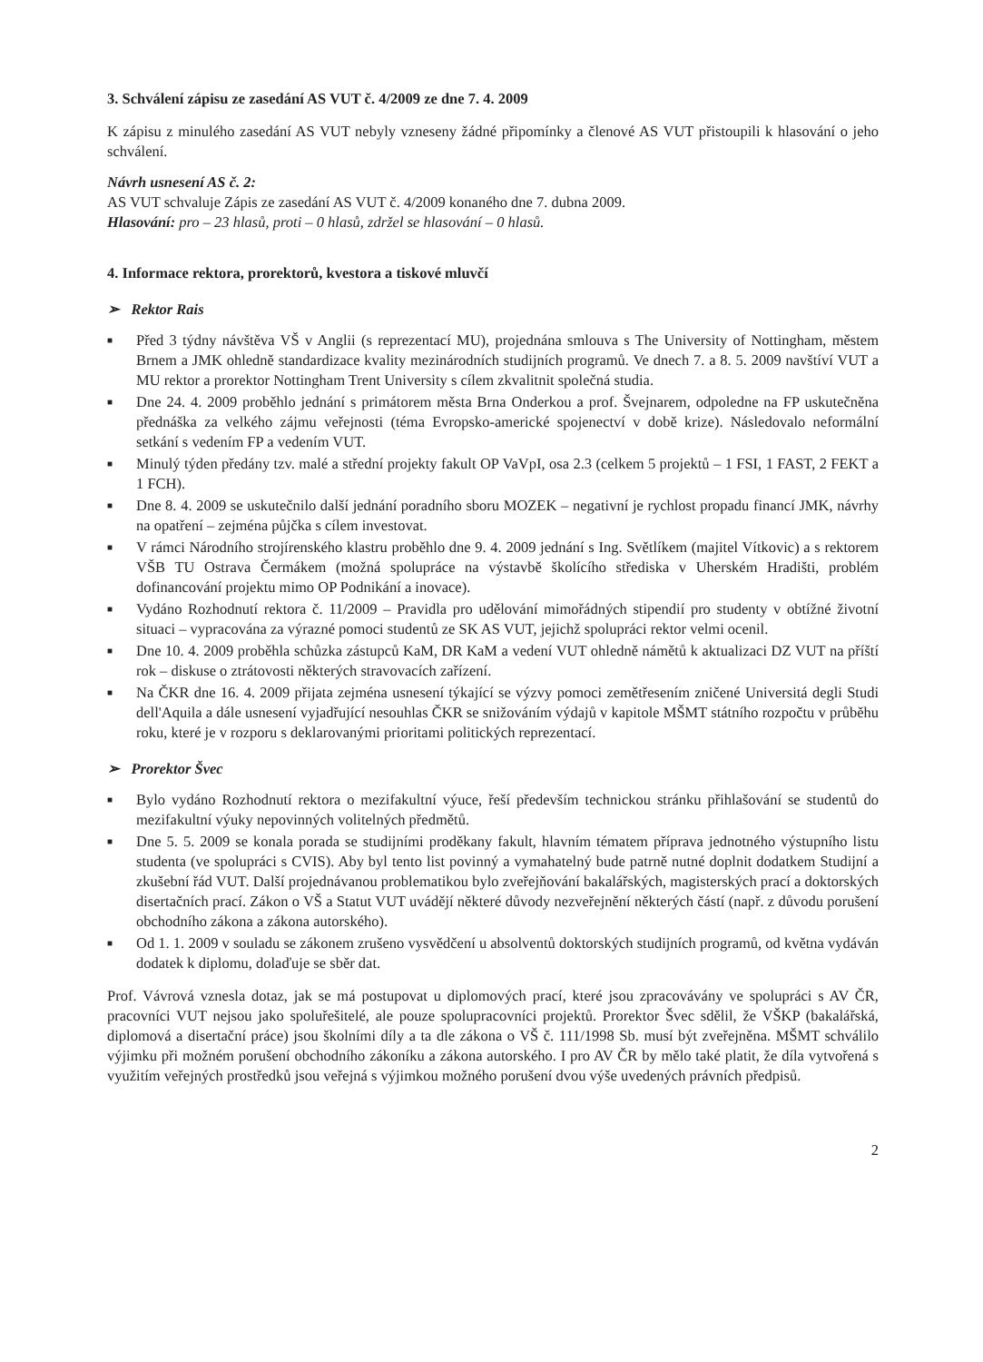3. Schválení zápisu ze zasedání AS VUT č. 4/2009 ze dne 7. 4. 2009
K zápisu z minulého zasedání AS VUT nebyly vzneseny žádné připomínky a členové AS VUT přistoupili k hlasování o jeho schválení.
Návrh usnesení AS č. 2:
AS VUT schvaluje Zápis ze zasedání AS VUT č. 4/2009 konaného dne 7. dubna 2009.
Hlasování: pro – 23 hlasů, proti – 0 hlasů, zdržel se hlasování – 0 hlasů.
4. Informace rektora, prorektorů, kvestora a tiskové mluvčí
➢ Rektor Rais
■ Před 3 týdny návštěva VŠ v Anglii (s reprezentací MU), projednána smlouva s The University of Nottingham, městem Brnem a JMK ohledně standardizace kvality mezinárodních studijních programů. Ve dnech 7. a 8. 5. 2009 navštíví VUT a MU rektor a prorektor Nottingham Trent University s cílem zkvalitnit společná studia.
■ Dne 24. 4. 2009 proběhlo jednání s primátorem města Brna Onderkou a prof. Švejnarem, odpoledne na FP uskutečněna přednáška za velkého zájmu veřejnosti (téma Evropsko-americké spojenectví v době krize). Následovalo neformální setkání s vedením FP a vedením VUT.
■ Minulý týden předány tzv. malé a střední projekty fakult OP VaVpI, osa 2.3 (celkem 5 projektů – 1 FSI, 1 FAST, 2 FEKT a 1 FCH).
■ Dne 8. 4. 2009 se uskutečnilo další jednání poradního sboru MOZEK – negativní je rychlost propadu financí JMK, návrhy na opatření – zejména půjčka s cílem investovat.
■ V rámci Národního strojírenského klastru proběhlo dne 9. 4. 2009 jednání s Ing. Světlíkem (majitel Vítkovic) a s rektorem VŠB TU Ostrava Čermákem (možná spolupráce na výstavbě školícího střediska v Uherském Hradišti, problém dofinancování projektu mimo OP Podnikání a inovace).
■ Vydáno Rozhodnutí rektora č. 11/2009 – Pravidla pro udělování mimořádných stipendií pro studenty v obtížné životní situaci – vypracována za výrazné pomoci studentů ze SK AS VUT, jejichž spolupráci rektor velmi ocenil.
■ Dne 10. 4. 2009 proběhla schůzka zástupců KaM, DR KaM a vedení VUT ohledně námětů k aktualizaci DZ VUT na příští rok – diskuse o ztrátovosti některých stravovacích zařízení.
■ Na ČKR dne 16. 4. 2009 přijata zejména usnesení týkající se výzvy pomoci zemětřesením zničené Universitá degli Studi dell'Aquila a dále usnesení vyjadřující nesouhlas ČKR se snižováním výdajů v kapitole MŠMT státního rozpočtu v průběhu roku, které je v rozporu s deklarovanými prioritami politických reprezentací.
➢ Prorektor Švec
■ Bylo vydáno Rozhodnutí rektora o mezifakultní výuce, řeší především technickou stránku přihlašování se studentů do mezifakultní výuky nepovinných volitelných předmětů.
■ Dne 5. 5. 2009 se konala porada se studijními proděkany fakult, hlavním tématem příprava jednotného výstupního listu studenta (ve spolupráci s CVIS). Aby byl tento list povinný a vymahatelný bude patrně nutné doplnit dodatkem Studijní a zkušební řád VUT. Další projednávanou problematikou bylo zveřejňování bakalářských, magisterských prací a doktorských disertačních prací. Zákon o VŠ a Statut VUT uvádějí některé důvody nezveřejnění některých částí (např. z důvodu porušení obchodního zákona a zákona autorského).
■ Od 1. 1. 2009 v souladu se zákonem zrušeno vysvědčení u absolventů doktorských studijních programů, od května vydáván dodatek k diplomu, dolaďuje se sběr dat.
Prof. Vávrová vznesla dotaz, jak se má postupovat u diplomových prací, které jsou zpracovávány ve spolupráci s AV ČR, pracovníci VUT nejsou jako spoluřešitelé, ale pouze spolupracovníci projektů. Prorektor Švec sdělil, že VŠKP (bakalářská, diplomová a disertační práce) jsou školními díly a ta dle zákona o VŠ č. 111/1998 Sb. musí být zveřejněna. MŠMT schválilo výjimku při možném porušení obchodního zákoníku a zákona autorského. I pro AV ČR by mělo také platit, že díla vytvořená s využitím veřejných prostředků jsou veřejná s výjimkou možného porušení dvou výše uvedených právních předpisů.
2